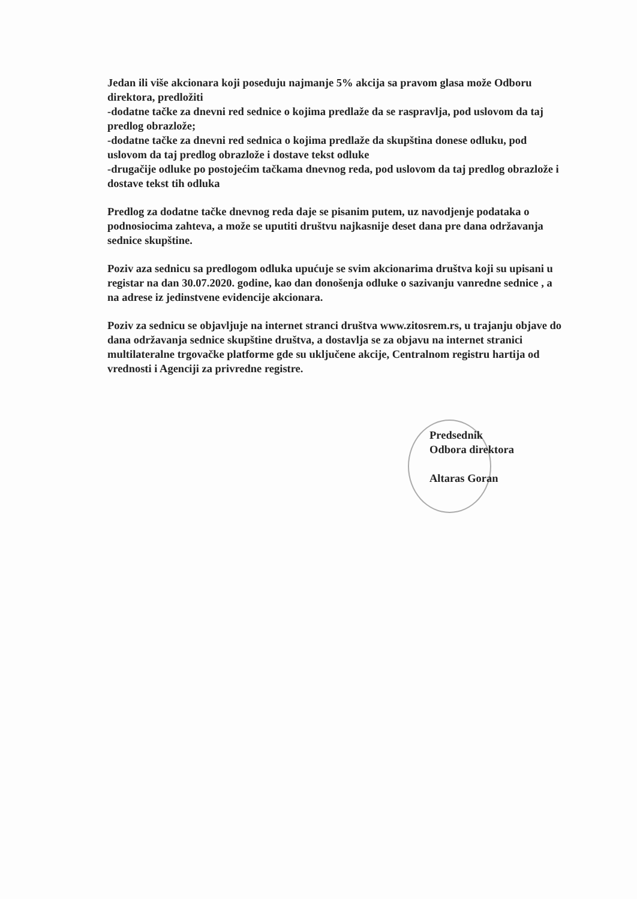Jedan ili više akcionara koji poseduju najmanje 5% akcija sa pravom glasa može Odboru direktora, predložiti
-dodatne tačke za dnevni red sednice o kojima predlaže da se raspravlja, pod uslovom da taj predlog obrazlože;
-dodatne tačke za dnevni red sednica o kojima predlaže da skupština donese odluku, pod uslovom da taj predlog obrazlože i dostave tekst odluke
-drugačije odluke po postojećim tačkama dnevnog reda, pod uslovom da taj predlog obrazlože i dostave tekst tih odluka
Predlog za dodatne tačke dnevnog reda daje se pisanim putem, uz navodjenje podataka o podnosiocima zahteva, a može se uputiti društvu najkasnije deset dana pre dana održavanja sednice skupštine.
Poziv aza sednicu sa predlogom odluka upućuje se svim akcionarima društva koji su upisani u registar na dan 30.07.2020. godine, kao dan donošenja odluke o sazivanju vanredne sednice , a na adrese iz jedinstvene evidencije akcionara.
Poziv za sednicu se objavljuje na internet stranci društva www.zitosrem.rs, u trajanju objave do dana održavanja sednice skupštine društva, a dostavlja se za objavu na internet stranici multilateralne trgovačke platforme gde su uključene akcije, Centralnom registru hartija od vrednosti i Agenciji za privredne registre.
Predsednik
Odbora direktora
Altaras Goran